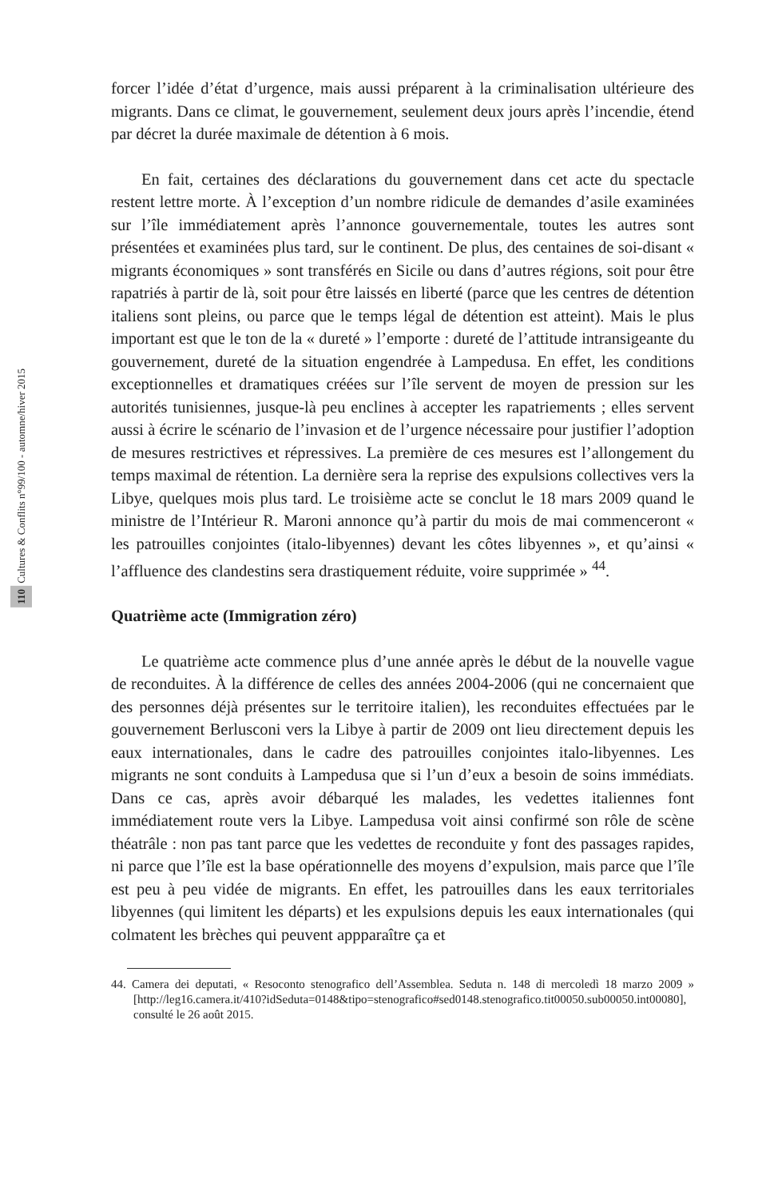110 Cultures & Conflits n°99/100 - automne/hiver 2015
forcer l’idée d’état d’urgence, mais aussi préparent à la criminalisation ultérieure des migrants. Dans ce climat, le gouvernement, seulement deux jours après l’incendie, étend par décret la durée maximale de détention à 6 mois.
En fait, certaines des déclarations du gouvernement dans cet acte du spectacle restent lettre morte. À l’exception d’un nombre ridicule de demandes d’asile examinées sur l’île immédiatement après l’annonce gouvernementale, toutes les autres sont présentées et examinées plus tard, sur le continent. De plus, des centaines de soi-disant « migrants économiques » sont transférés en Sicile ou dans d’autres régions, soit pour être rapatriés à partir de là, soit pour être laissés en liberté (parce que les centres de détention italiens sont pleins, ou parce que le temps légal de détention est atteint). Mais le plus important est que le ton de la « dureté » l’emporte : dureté de l’attitude intransigeante du gouvernement, dureté de la situation engendrée à Lampedusa. En effet, les conditions exceptionnelles et dramatiques créées sur l’île servent de moyen de pression sur les autorités tunisiennes, jusque-là peu enclines à accepter les rapatriements ; elles servent aussi à écrire le scénario de l’invasion et de l’urgence nécessaire pour justifier l’adoption de mesures restrictives et répressives. La première de ces mesures est l’allongement du temps maximal de rétention. La dernière sera la reprise des expulsions collectives vers la Libye, quelques mois plus tard. Le troisième acte se conclut le 18 mars 2009 quand le ministre de l’Intérieur R. Maroni annonce qu’à partir du mois de mai commenceront « les patrouilles conjointes (italo-libyennes) devant les côtes libyennes », et qu’ainsi « l’affluence des clandestins sera drastiquement réduite, voire supprimée » <sup>44</sup>.
Quatrième acte (Immigration zéro)
Le quatrième acte commence plus d’une année après le début de la nouvelle vague de reconduites. À la différence de celles des années 2004-2006 (qui ne concernaient que des personnes déjà présentes sur le territoire italien), les reconduites effectuées par le gouvernement Berlusconi vers la Libye à partir de 2009 ont lieu directement depuis les eaux internationales, dans le cadre des patrouilles conjointes italo-libyennes. Les migrants ne sont conduits à Lampedusa que si l’un d’eux a besoin de soins immédiats. Dans ce cas, après avoir débarqué les malades, les vedettes italiennes font immédiatement route vers la Libye. Lampedusa voit ainsi confirmé son rôle de scène théatrâle : non pas tant parce que les vedettes de reconduite y font des passages rapides, ni parce que l’île est la base opérationnelle des moyens d’expulsion, mais parce que l’île est peu à peu vidée de migrants. En effet, les patrouilles dans les eaux territoriales libyennes (qui limitent les départs) et les expulsions depuis les eaux internationales (qui colmatent les brèches qui peuvent appparaître ça et
44. Camera dei deputati, « Resoconto stenografico dell’Assemblea. Seduta n. 148 di mercoledì 18 marzo 2009 » [http://leg16.camera.it/410?idSeduta=0148&tipo=stenografico#sed0148.stenografico.tit00050.sub00050.int00080], consulté le 26 août 2015.